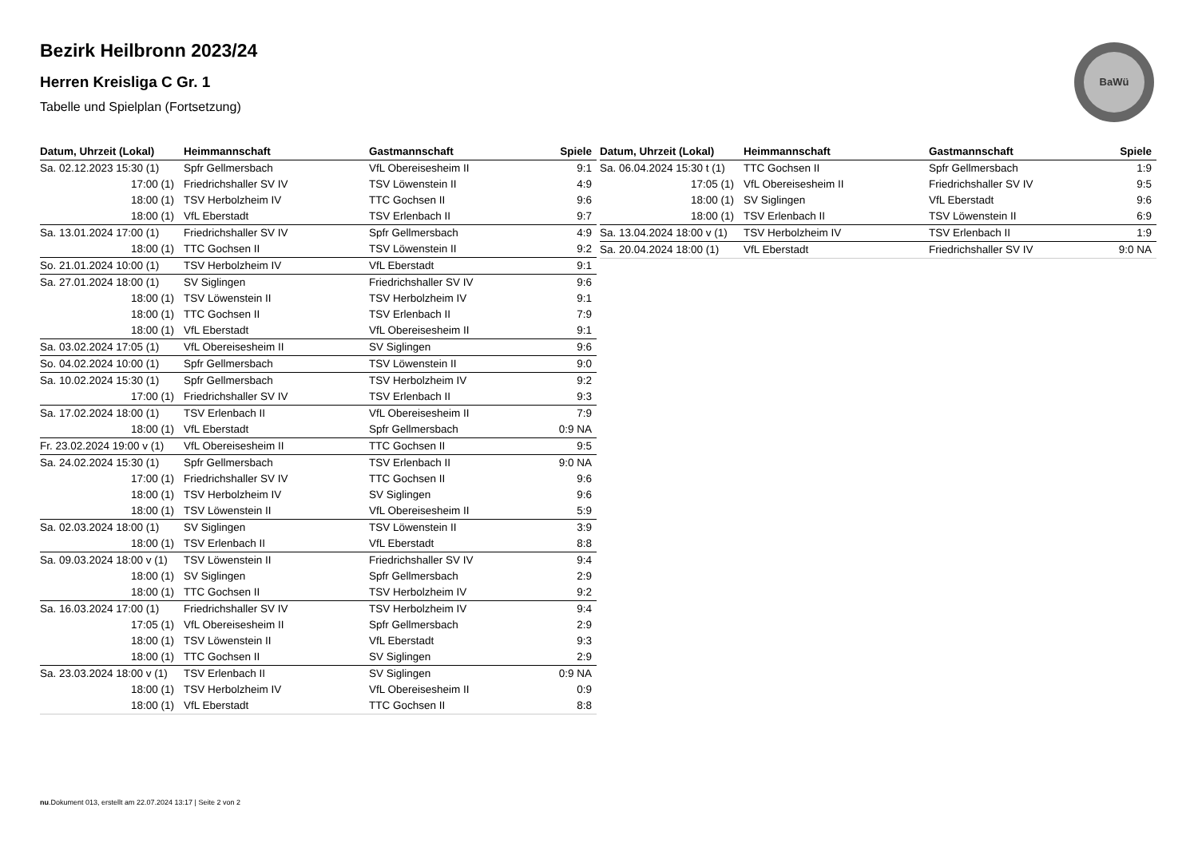Bezirk Heilbronn 2023/24
Herren Kreisliga C Gr. 1
Tabelle und Spielplan (Fortsetzung)
BaWü
| Datum, Uhrzeit (Lokal) | Heimmannschaft | Gastmannschaft | Spiele |
| --- | --- | --- | --- |
| Sa. 02.12.2023 15:30 (1) | Spfr Gellmersbach | VfL Obereisesheim II | 9:1 |
| 17:00 (1) | Friedrichshaller SV IV | TSV Löwenstein II | 4:9 |
| 18:00 (1) | TSV Herbolzheim IV | TTC Gochsen II | 9:6 |
| 18:00 (1) | VfL Eberstadt | TSV Erlenbach II | 9:7 |
| Sa. 13.01.2024 17:00 (1) | Friedrichshaller SV IV | Spfr Gellmersbach | 4:9 |
| 18:00 (1) | TTC Gochsen II | TSV Löwenstein II | 9:2 |
| So. 21.01.2024 10:00 (1) | TSV Herbolzheim IV | VfL Eberstadt | 9:1 |
| Sa. 27.01.2024 18:00 (1) | SV Siglingen | Friedrichshaller SV IV | 9:6 |
| 18:00 (1) | TSV Löwenstein II | TSV Herbolzheim IV | 9:1 |
| 18:00 (1) | TTC Gochsen II | TSV Erlenbach II | 7:9 |
| 18:00 (1) | VfL Eberstadt | VfL Obereisesheim II | 9:1 |
| Sa. 03.02.2024 17:05 (1) | VfL Obereisesheim II | SV Siglingen | 9:6 |
| So. 04.02.2024 10:00 (1) | Spfr Gellmersbach | TSV Löwenstein II | 9:0 |
| Sa. 10.02.2024 15:30 (1) | Spfr Gellmersbach | TSV Herbolzheim IV | 9:2 |
| 17:00 (1) | Friedrichshaller SV IV | TSV Erlenbach II | 9:3 |
| Sa. 17.02.2024 18:00 (1) | TSV Erlenbach II | VfL Obereisesheim II | 7:9 |
| 18:00 (1) | VfL Eberstadt | Spfr Gellmersbach | 0:9 NA |
| Fr. 23.02.2024 19:00 v (1) | VfL Obereisesheim II | TTC Gochsen II | 9:5 |
| Sa. 24.02.2024 15:30 (1) | Spfr Gellmersbach | TSV Erlenbach II | 9:0 NA |
| 17:00 (1) | Friedrichshaller SV IV | TTC Gochsen II | 9:6 |
| 18:00 (1) | TSV Herbolzheim IV | SV Siglingen | 9:6 |
| 18:00 (1) | TSV Löwenstein II | VfL Obereisesheim II | 5:9 |
| Sa. 02.03.2024 18:00 (1) | SV Siglingen | TSV Löwenstein II | 3:9 |
| 18:00 (1) | TSV Erlenbach II | VfL Eberstadt | 8:8 |
| Sa. 09.03.2024 18:00 v (1) | TSV Löwenstein II | Friedrichshaller SV IV | 9:4 |
| 18:00 (1) | SV Siglingen | Spfr Gellmersbach | 2:9 |
| 18:00 (1) | TTC Gochsen II | TSV Herbolzheim IV | 9:2 |
| Sa. 16.03.2024 17:00 (1) | Friedrichshaller SV IV | TSV Herbolzheim IV | 9:4 |
| 17:05 (1) | VfL Obereisesheim II | Spfr Gellmersbach | 2:9 |
| 18:00 (1) | TSV Löwenstein II | VfL Eberstadt | 9:3 |
| 18:00 (1) | TTC Gochsen II | SV Siglingen | 2:9 |
| Sa. 23.03.2024 18:00 v (1) | TSV Erlenbach II | SV Siglingen | 0:9 NA |
| 18:00 (1) | TSV Herbolzheim IV | VfL Obereisesheim II | 0:9 |
| 18:00 (1) | VfL Eberstadt | TTC Gochsen II | 8:8 |
| Datum, Uhrzeit (Lokal) | Heimmannschaft | Gastmannschaft | Spiele |
| --- | --- | --- | --- |
| Sa. 06.04.2024 15:30 t (1) | TTC Gochsen II | Spfr Gellmersbach | 1:9 |
| 17:05 (1) | VfL Obereisesheim II | Friedrichshaller SV IV | 9:5 |
| 18:00 (1) | SV Siglingen | VfL Eberstadt | 9:6 |
| 18:00 (1) | TSV Erlenbach II | TSV Löwenstein II | 6:9 |
| Sa. 13.04.2024 18:00 v (1) | TSV Herbolzheim IV | TSV Erlenbach II | 1:9 |
| Sa. 20.04.2024 18:00 (1) | VfL Eberstadt | Friedrichshaller SV IV | 9:0 NA |
nu.Dokument 013, erstellt am 22.07.2024 13:17 | Seite 2 von 2